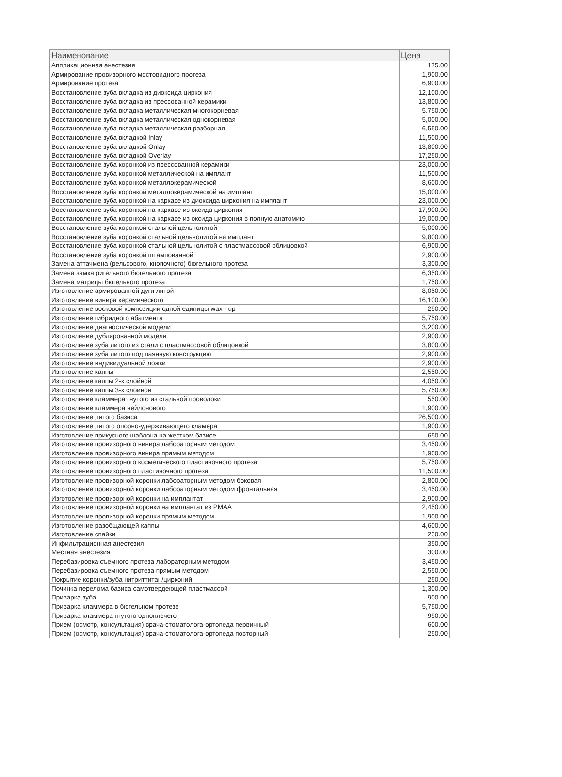| Наименование | Цена |
| --- | --- |
| Аппликационная анестезия | 175.00 |
| Армирование провизорного мостовидного протеза | 1,900.00 |
| Армирование протеза | 6,900.00 |
| Восстановление зуба вкладка из диоксида циркония | 12,100.00 |
| Восстановление зуба вкладка из прессованной керамики | 13,800.00 |
| Восстановление зуба вкладка металлическая многокорневая | 5,750.00 |
| Восстановление зуба вкладка металлическая однокорневая | 5,000.00 |
| Восстановление зуба вкладка металлическая разборная | 6,550.00 |
| Восстановление зуба вкладкой Inlay | 11,500.00 |
| Восстановление зуба вкладкой Onlay | 13,800.00 |
| Восстановление зуба вкладкой Overlay | 17,250.00 |
| Восстановление зуба коронкой из прессованной керамики | 23,000.00 |
| Восстановление зуба коронкой металлической на имплант | 11,500.00 |
| Восстановление зуба коронкой металлокерамической | 8,600.00 |
| Восстановление зуба коронкой металлокерамической на имплант | 15,000.00 |
| Восстановление зуба коронкой на каркасе из диоксида циркония на имплант | 23,000.00 |
| Восстановление зуба коронкой на каркасе из оксида циркония | 17,900.00 |
| Восстановление зуба коронкой на каркасе из оксида циркония в полную анатомию | 19,000.00 |
| Восстановление зуба коронкой стальной цельнолитой | 5,000.00 |
| Восстановление зуба коронкой стальной цельнолитой на имплант | 9,800.00 |
| Восстановление зуба коронкой стальной цельнолитой с пластмассовой облицовкой | 6,900.00 |
| Восстановление зуба коронкой штампованной | 2,900.00 |
| Замена аттачмена (рельсового, кнопочного) бюгельного протеза | 3,300.00 |
| Замена замка ригельного бюгельного протеза | 6,350.00 |
| Замена матрицы бюгельного протеза | 1,750.00 |
| Изготовление армированной дуги литой | 8,050.00 |
| Изготовление винира керамического | 16,100.00 |
| Изготовление восковой композиции одной единицы wax - up | 250.00 |
| Изготовление гибридного абатмента | 5,750.00 |
| Изготовление диагностической модели | 3,200.00 |
| Изготовление дублированной модели | 2,900.00 |
| Изготовление зуба литого из стали с пластмассовой облицовкой | 3,800.00 |
| Изготовление зуба литого под паянную конструкцию | 2,900.00 |
| Изготовление индивидуальной ложки | 2,900.00 |
| Изготовление каппы | 2,550.00 |
| Изготовление каппы 2-х слойной | 4,050.00 |
| Изготовление каппы 3-х слойной | 5,750.00 |
| Изготовление кламмера гнутого из стальной проволоки | 550.00 |
| Изготовление кламмера нейлонового | 1,900.00 |
| Изготовление литого базиса | 26,500.00 |
| Изготовление литого опорно-удерживающего кламера | 1,900.00 |
| Изготовление прикусного шаблона на жестком базисе | 650.00 |
| Изготовление провизорного винира лабораторным методом | 3,450.00 |
| Изготовление провизорного винира прямым методом | 1,900.00 |
| Изготовление провизорного косметического пластиночного протеза | 5,750.00 |
| Изготовление провизорного пластиночного протеза | 11,500.00 |
| Изготовление провизорной коронки лабораторным методом боковая | 2,800.00 |
| Изготовление провизорной коронки лабораторным методом фронтальная | 3,450.00 |
| Изготовление провизорной коронки на имплантат | 2,900.00 |
| Изготовление провизорной коронки на имплантат из PMAA | 2,450.00 |
| Изготовление провизорной коронки прямым методом | 1,900.00 |
| Изготовление разобщающей каппы | 4,600.00 |
| Изготовление спайки | 230.00 |
| Инфильтрационная анестезия | 350.00 |
| Местная анестезия | 300.00 |
| Перебазировка съемного протеза лабораторным методом | 3,450.00 |
| Перебазировка съемного протеза прямым методом | 2,550.00 |
| Покрытие коронки/зуба нитриттитан/цирконий | 250.00 |
| Починка перелома базиса самотвердеющей пластмассой | 1,300.00 |
| Приварка зуба | 900.00 |
| Приварка кламмера в бюгельном протезе | 5,750.00 |
| Приварка кламмера гнутого одноплечего | 950.00 |
| Прием (осмотр, консультация) врача-стоматолога-ортопеда первичный | 600.00 |
| Прием (осмотр, консультация) врача-стоматолога-ортопеда повторный | 250.00 |